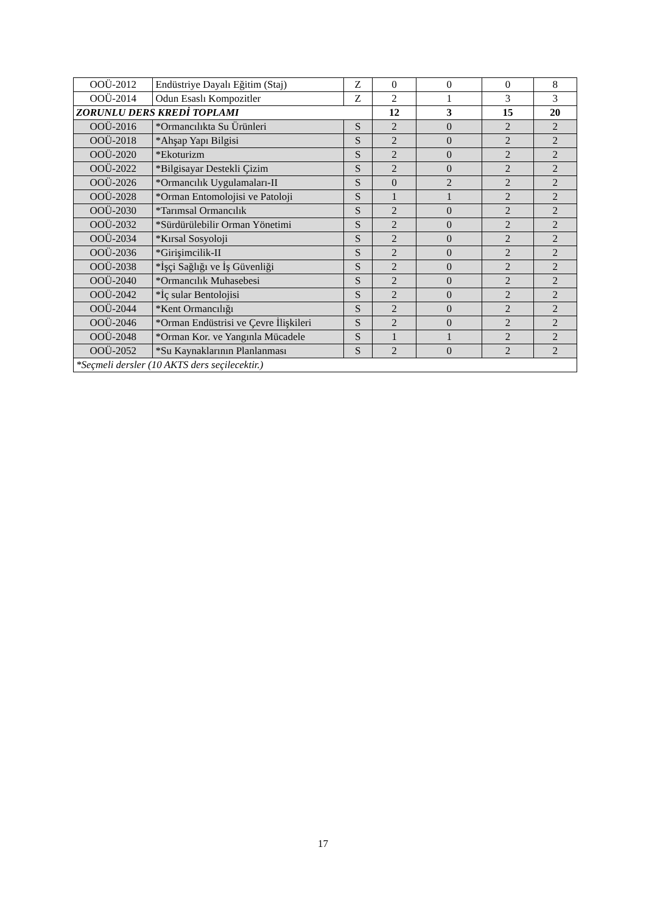| OOÜ-2012 | Endüstriye Dayalı Eğitim (Staj) | Z | 0 | 0 | 0 | 8 |
| OOÜ-2014 | Odun Esaslı Kompozitler | Z | 2 | 1 | 3 | 3 |
| ZORUNLU DERS KREDİ TOPLAMI | | | 12 | 3 | 15 | 20 |
| OOÜ-2016 | *Ormancılıkta Su Ürünleri | S | 2 | 0 | 2 | 2 |
| OOÜ-2018 | *Ahşap Yapı Bilgisi | S | 2 | 0 | 2 | 2 |
| OOÜ-2020 | *Ekoturizm | S | 2 | 0 | 2 | 2 |
| OOÜ-2022 | *Bilgisayar Destekli Çizim | S | 2 | 0 | 2 | 2 |
| OOÜ-2026 | *Ormancılık Uygulamaları-II | S | 0 | 2 | 2 | 2 |
| OOÜ-2028 | *Orman Entomolojisi ve Patoloji | S | 1 | 1 | 2 | 2 |
| OOÜ-2030 | *Tarımsal Ormancılık | S | 2 | 0 | 2 | 2 |
| OOÜ-2032 | *Sürdürülebilir Orman Yönetimi | S | 2 | 0 | 2 | 2 |
| OOÜ-2034 | *Kırsal Sosyoloji | S | 2 | 0 | 2 | 2 |
| OOÜ-2036 | *Girişimcilik-II | S | 2 | 0 | 2 | 2 |
| OOÜ-2038 | *İşçi Sağlığı ve İş Güvenliği | S | 2 | 0 | 2 | 2 |
| OOÜ-2040 | *Ormancılık Muhasebesi | S | 2 | 0 | 2 | 2 |
| OOÜ-2042 | *İç sular Bentolojisi | S | 2 | 0 | 2 | 2 |
| OOÜ-2044 | *Kent Ormancılığı | S | 2 | 0 | 2 | 2 |
| OOÜ-2046 | *Orman Endüstrisi ve Çevre İlişkileri | S | 2 | 0 | 2 | 2 |
| OOÜ-2048 | *Orman Kor. ve Yangınla Mücadele | S | 1 | 1 | 2 | 2 |
| OOÜ-2052 | *Su Kaynaklarının Planlanması | S | 2 | 0 | 2 | 2 |
| *Seçmeli dersler (10 AKTS ders seçilecektir.) | | | | | | |
17